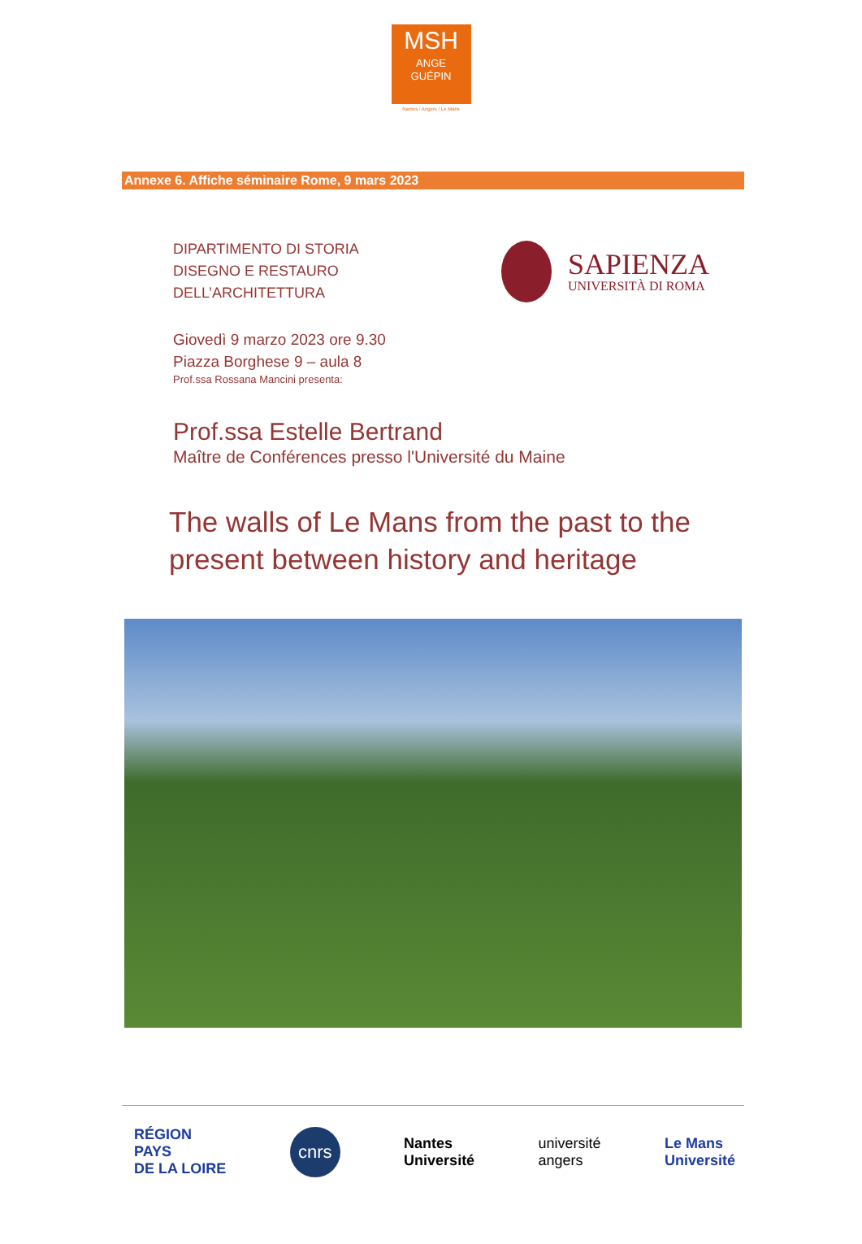MSH
ANGE
GUÉPIN
Nantes / Angers / Le Mans
Annexe 6. Affiche séminaire Rome, 9 mars 2023
DIPARTIMENTO DI STORIA
DISEGNO E RESTAURO
DELL’ARCHITETTURA
SAPIENZA
UNIVERSITÀ DI ROMA
Giovedì 9 marzo 2023 ore 9.30
Piazza Borghese 9 – aula 8
Prof.ssa Rossana Mancini presenta:
Prof.ssa Estelle Bertrand
Maître de Conférences presso l'Université du Maine
The walls of Le Mans from the past to the present between history and heritage
RÉGION
PAYS
DE LA LOIRE
cnrs
Nantes
Université
université
angers
Le Mans
Université